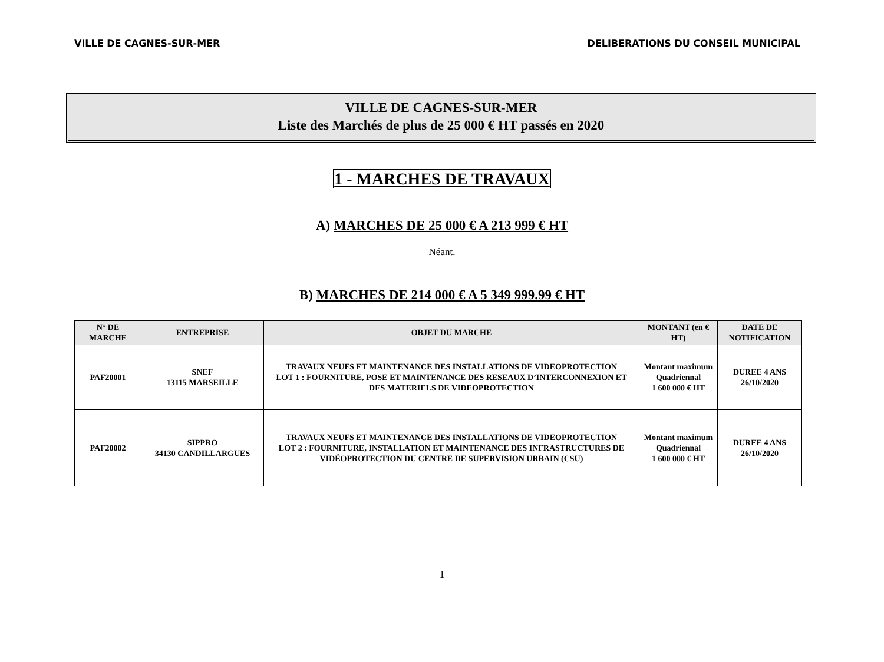VILLE DE CAGNES-SUR-MER DELIBERATIONS DU CONSEIL MUNICIPAL
VILLE DE CAGNES-SUR-MER
Liste des Marchés de plus de 25 000 € HT passés en 2020
1 - MARCHES DE TRAVAUX
A) MARCHES DE 25 000 € A 213 999 € HT
Néant.
B) MARCHES DE 214 000 € A 5 349 999.99 € HT
| N° DE MARCHE | ENTREPRISE | OBJET DU MARCHE | MONTANT (en € HT) | DATE DE NOTIFICATION |
| --- | --- | --- | --- | --- |
| PAF20001 | SNEF 13115 MARSEILLE | TRAVAUX NEUFS ET MAINTENANCE DES INSTALLATIONS DE VIDEOPROTECTION LOT 1 : FOURNITURE, POSE ET MAINTENANCE DES RESEAUX D’INTERCONNEXION ET DES MATERIELS DE VIDEOPROTECTION | Montant maximum Quadriennal 1 600 000 € HT | DUREE 4 ANS 26/10/2020 |
| PAF20002 | SIPPRO 34130 CANDILLARGUES | TRAVAUX NEUFS ET MAINTENANCE DES INSTALLATIONS DE VIDEOPROTECTION LOT 2 : FOURNITURE, INSTALLATION ET MAINTENANCE DES INFRASTRUCTURES DE VIDÉOPROTECTION DU CENTRE DE SUPERVISION URBAIN (CSU) | Montant maximum Quadriennal 1 600 000 € HT | DUREE 4 ANS 26/10/2020 |
1